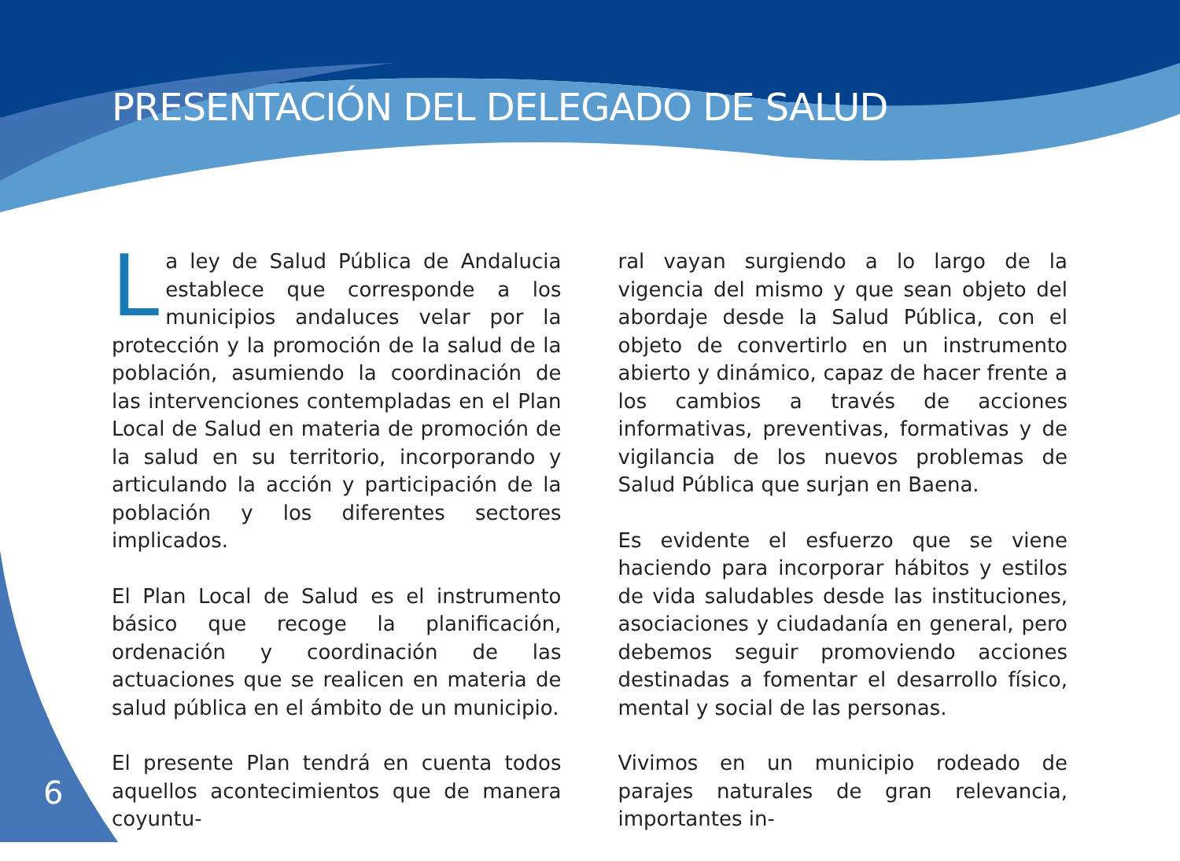PRESENTACIÓN DEL DELEGADO DE SALUD
La ley de Salud Pública de Andalucia establece que corresponde a los municipios andaluces velar por la protección y la promoción de la salud de la población, asumiendo la coordinación de las intervenciones contempladas en el Plan Local de Salud en materia de promoción de la salud en su territorio, incorporando y articulando la acción y participación de la población y los diferentes sectores implicados.
El Plan Local de Salud es el instrumento básico que recoge la planificación, ordenación y coordinación de las actuaciones que se realicen en materia de salud pública en el ámbito de un municipio.
El presente Plan tendrá en cuenta todos aquellos acontecimientos que de manera coyuntu-
ral vayan surgiendo a lo largo de la vigencia del mismo y que sean objeto del abordaje desde la Salud Pública, con el objeto de convertirlo en un instrumento abierto y dinámico, capaz de hacer frente a los cambios a través de acciones informativas, preventivas, formativas y de vigilancia de los nuevos problemas de Salud Pública que surjan en Baena.
Es evidente el esfuerzo que se viene haciendo para incorporar hábitos y estilos de vida saludables desde las instituciones, asociaciones y ciudadanía en general, pero debemos seguir promoviendo acciones destinadas a fomentar el desarrollo físico, mental y social de las personas.
Vivimos en un municipio rodeado de parajes naturales de gran relevancia, importantes in-
6